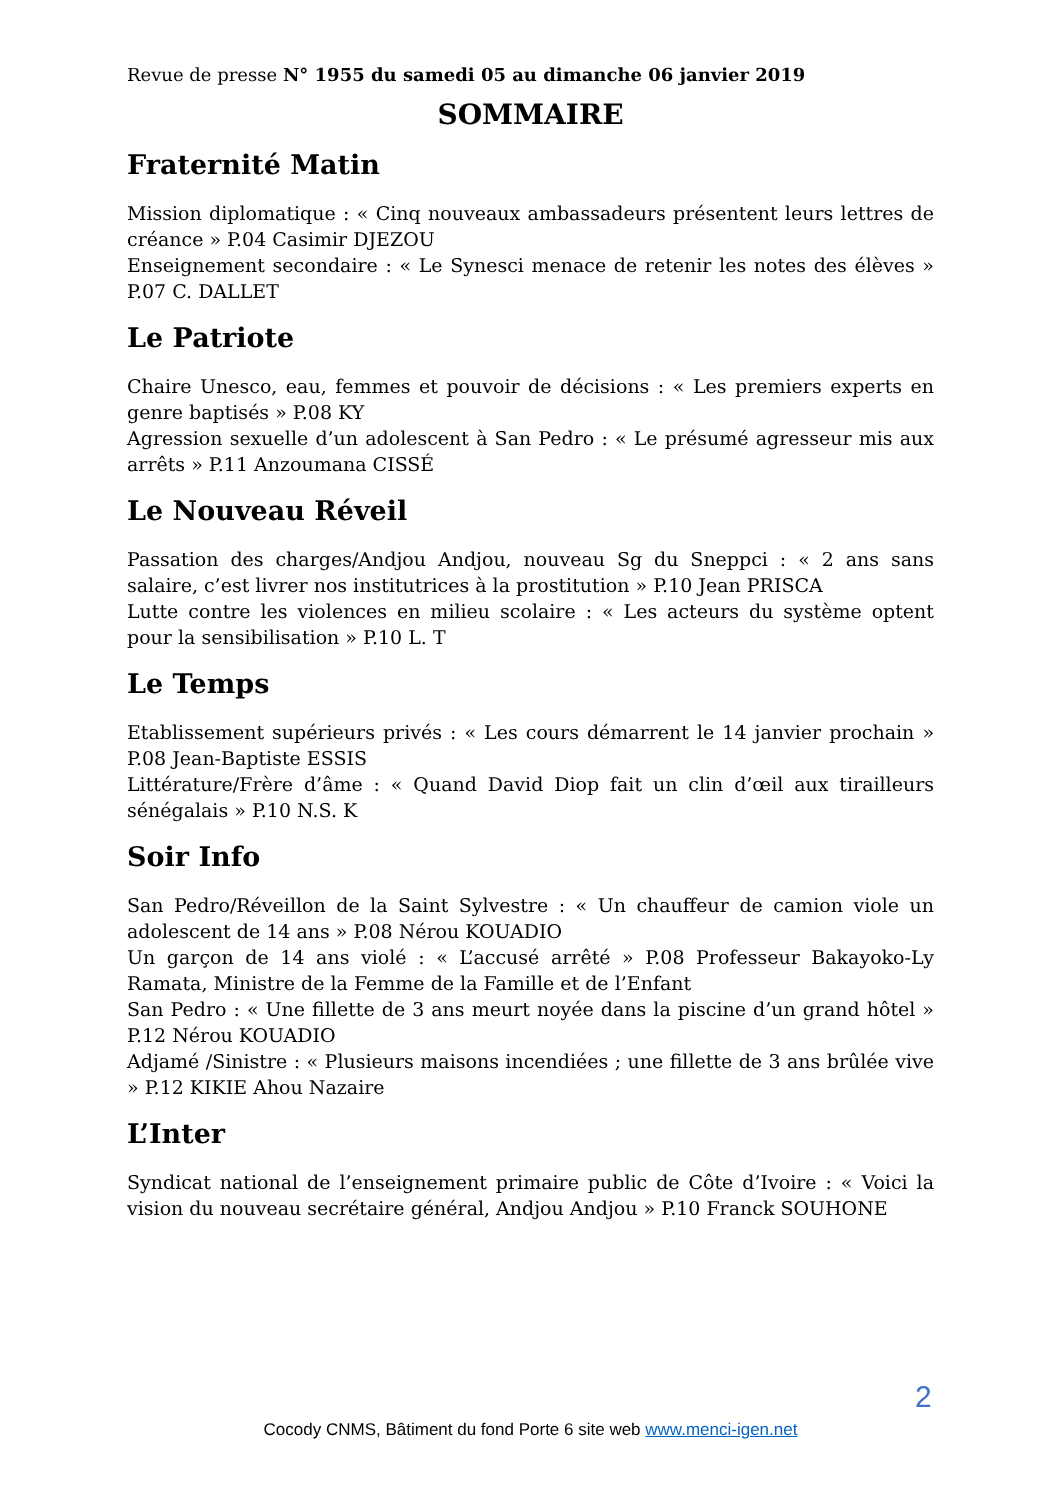Revue de presse N° 1955 du samedi 05 au dimanche 06 janvier 2019
SOMMAIRE
Fraternité Matin
Mission diplomatique : « Cinq nouveaux ambassadeurs présentent leurs lettres de créance » P.04 Casimir DJEZOU
Enseignement secondaire : « Le Synesci menace de retenir les notes des élèves » P.07 C. DALLET
Le Patriote
Chaire Unesco, eau, femmes et pouvoir de décisions : « Les premiers experts en genre baptisés » P.08 KY
Agression sexuelle d’un adolescent à San Pedro : « Le présumé agresseur mis aux arrêts » P.11 Anzoumana CISSÉ
Le Nouveau Réveil
Passation des charges/Andjou Andjou, nouveau Sg du Sneppci : « 2 ans sans salaire, c’est livrer nos institutrices à la prostitution » P.10 Jean PRISCA
Lutte contre les violences en milieu scolaire : « Les acteurs du système optent pour la sensibilisation » P.10 L. T
Le Temps
Etablissement supérieurs privés : « Les cours démarrent le 14 janvier prochain » P.08 Jean-Baptiste ESSIS
Littérature/Frère d’âme : « Quand David Diop fait un clin d’œil aux tirailleurs sénégalais » P.10 N.S. K
Soir Info
San Pedro/Réveillon de la Saint Sylvestre : « Un chauffeur de camion viole un adolescent de 14 ans » P.08 Nérou KOUADIO
Un garçon de 14 ans violé : « L’accusé arrêté » P.08 Professeur Bakayoko-Ly Ramata, Ministre de la Femme de la Famille et de l’Enfant
San Pedro : « Une fillette de 3 ans meurt noyée dans la piscine d’un grand hôtel » P.12 Nérou KOUADIO
Adjamé /Sinistre : « Plusieurs maisons incendiées ; une fillette de 3 ans brûlée vive » P.12 KIKIE Ahou Nazaire
L’Inter
Syndicat national de l’enseignement primaire public de Côte d’Ivoire : « Voici la vision du nouveau secrétaire général, Andjou Andjou » P.10 Franck SOUHONE
2
Cocody CNMS, Bâtiment du fond Porte 6 site web www.menci-igen.net